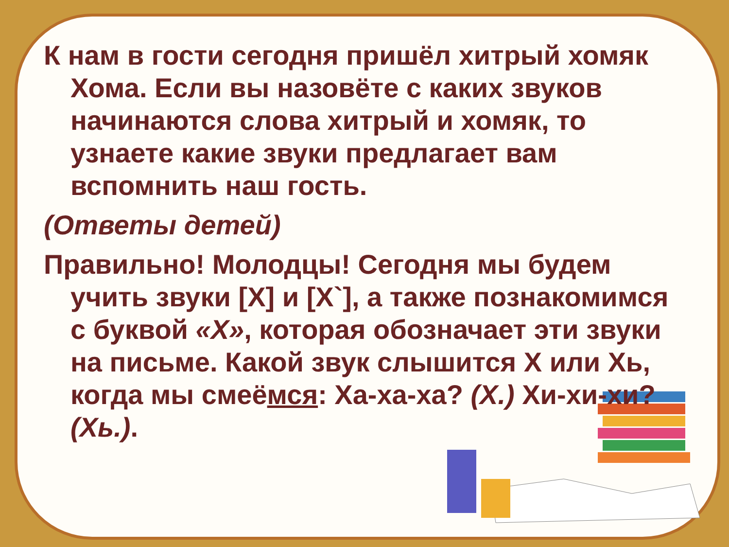К нам в гости сегодня пришёл хитрый хомяк Хома. Если вы назовёте с каких звуков начинаются слова хитрый и хомяк, то узнаете какие звуки предлагает вам вспомнить наш гость.
(Ответы детей)
Правильно! Молодцы! Сегодня мы будем учить звуки [Х] и [Х`], а также познакомимся с буквой «Х», которая обозначает эти звуки на письме. Какой звук слышится Х или Хь, когда мы смеёмся: Ха-ха-ха? (Х.) Хи-хи-хи? (Хь.).